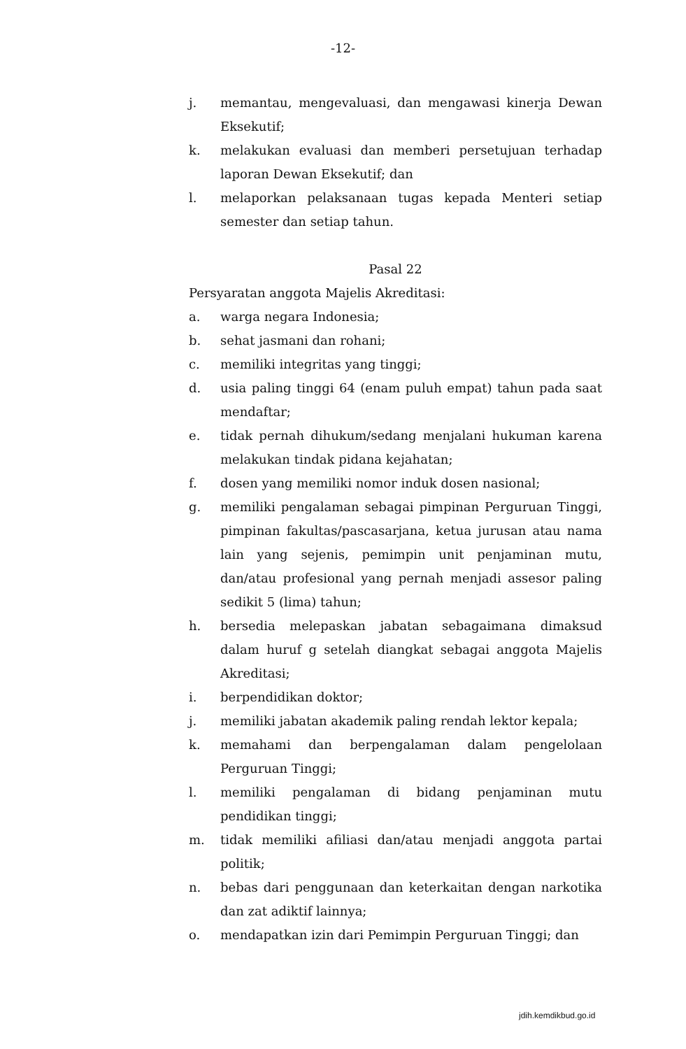-12-
j. memantau, mengevaluasi, dan mengawasi kinerja Dewan Eksekutif;
k. melakukan evaluasi dan memberi persetujuan terhadap laporan Dewan Eksekutif; dan
l. melaporkan pelaksanaan tugas kepada Menteri setiap semester dan setiap tahun.
Pasal 22
Persyaratan anggota Majelis Akreditasi:
a. warga negara Indonesia;
b. sehat jasmani dan rohani;
c. memiliki integritas yang tinggi;
d. usia paling tinggi 64 (enam puluh empat) tahun pada saat mendaftar;
e. tidak pernah dihukum/sedang menjalani hukuman karena melakukan tindak pidana kejahatan;
f. dosen yang memiliki nomor induk dosen nasional;
g. memiliki pengalaman sebagai pimpinan Perguruan Tinggi, pimpinan fakultas/pascasarjana, ketua jurusan atau nama lain yang sejenis, pemimpin unit penjaminan mutu, dan/atau profesional yang pernah menjadi assesor paling sedikit 5 (lima) tahun;
h. bersedia melepaskan jabatan sebagaimana dimaksud dalam huruf g setelah diangkat sebagai anggota Majelis Akreditasi;
i. berpendidikan doktor;
j. memiliki jabatan akademik paling rendah lektor kepala;
k. memahami dan berpengalaman dalam pengelolaan Perguruan Tinggi;
l. memiliki pengalaman di bidang penjaminan mutu pendidikan tinggi;
m. tidak memiliki afiliasi dan/atau menjadi anggota partai politik;
n. bebas dari penggunaan dan keterkaitan dengan narkotika dan zat adiktif lainnya;
o. mendapatkan izin dari Pemimpin Perguruan Tinggi; dan
jdih.kemdikbud.go.id